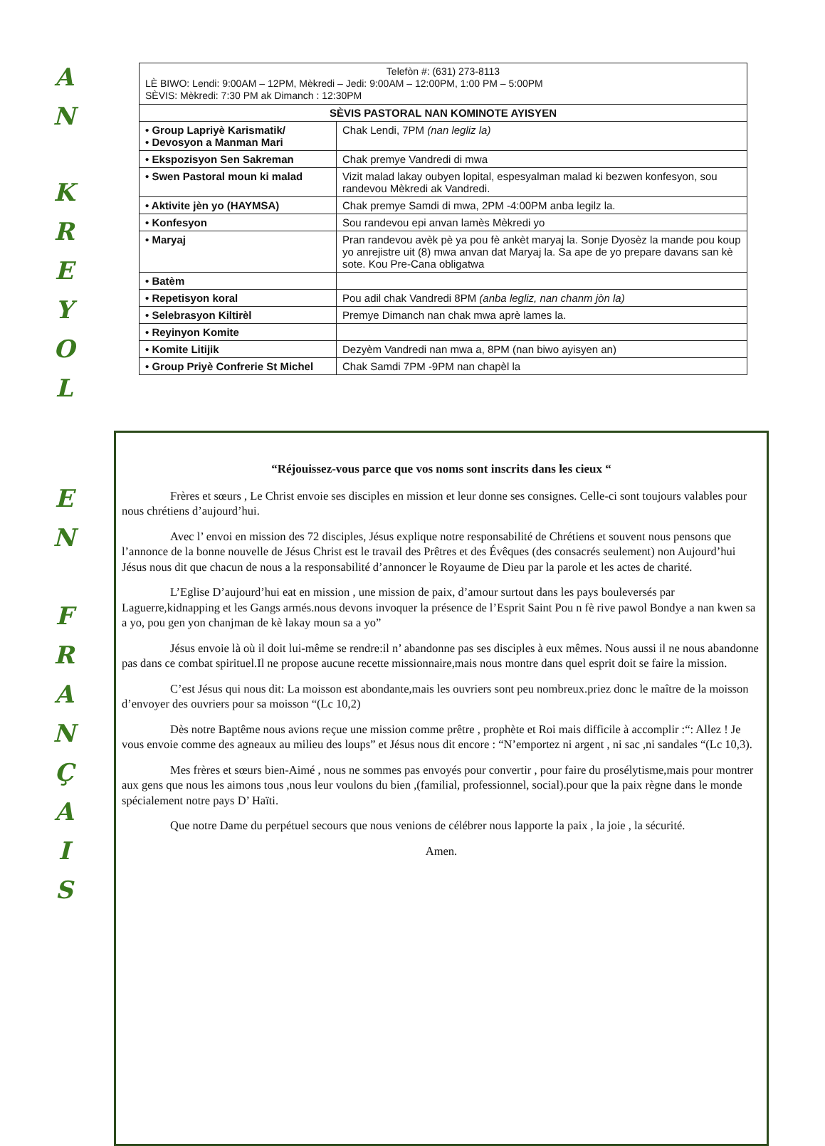A
N
K
R
E
Y
O
L
| Telefòn #: (631) 273-8113 LÈ BIWO: Lendi: 9:00AM – 12PM, Mèkredi – Jedi: 9:00AM – 12:00PM, 1:00 PM – 5:00PM SÈVIS: Mèkredi: 7:30 PM ak Dimanch : 12:30PM | |
| SÈVIS PASTORAL NAN KOMINOTE AYISYEN | |
| • Group Lapriyè Karismatik/ • Devosyon a Manman Mari | Chak Lendi, 7PM (nan legliz la) |
| • Ekspozisyon Sen Sakreman | Chak premye Vandredi di mwa |
| • Swen Pastoral moun ki malad | Vizit malad lakay oubyen lopital, espesyalman malad ki bezwen konfesyon, sou randevou Mèkredi ak Vandredi. |
| • Aktivite jèn yo (HAYMSA) | Chak premye Samdi di mwa, 2PM -4:00PM anba legilz la. |
| • Konfesyon | Sou randevou epi anvan lamès Mèkredi yo |
| • Maryaj | Pran randevou avèk pè ya pou fè ankèt maryaj la. Sonje Dyosèz la mande pou koup yo anrejistre uit (8) mwa anvan dat Maryaj la. Sa ape de yo prepare davans san kè sote. Kou Pre-Cana obligatwa |
| • Batèm | |
| • Repetisyon koral | Pou adil chak Vandredi 8PM (anba legliz, nan chanm jòn la) |
| • Selebrasyon Kiltirèl | Premye Dimanch nan chak mwa aprè lames la. |
| • Reyinyon Komite | |
| • Komite Litijik | Dezyèm Vandredi nan mwa a, 8PM (nan biwo ayisyen an) |
| • Group Priyè Confrerie St Michel | Chak Samdi 7PM -9PM nan chapèl la |
E
N
F
R
A
N
Ç
A
I
S
“Réjouissez-vous parce que vos noms sont inscrits dans les cieux “
Frères et sœurs , Le Christ envoie ses disciples en mission et leur donne ses consignes. Celle-ci sont toujours valables pour nous chrétiens d’aujourd’hui.
Avec l’ envoi en mission des 72 disciples, Jésus explique notre responsabilité de Chrétiens et souvent nous pensons que l’annonce de la bonne nouvelle de Jésus Christ est le travail des Prêtres et des Évêques (des consacrés seulement) non Aujourd’hui Jésus nous dit que chacun de nous a la responsabilité d’annoncer le Royaume de Dieu par la parole et les actes de charité.
L’Eglise D’aujourd’hui eat en mission , une mission de paix, d’amour surtout dans les pays bouleversés par Laguerre,kidnapping et les Gangs armés.nous devons invoquer la présence de l’Esprit Saint Pou n fè rive pawol Bondye a nan kwen sa a yo, pou gen yon chanjman de kè lakay moun sa a yo”
Jésus envoie là où il doit lui-même se rendre:il n’ abandonne pas ses disciples à eux mêmes. Nous aussi il ne nous abandonne pas dans ce combat spirituel.Il ne propose aucune recette missionnaire,mais nous montre dans quel esprit doit se faire la mission.
C’est Jésus qui nous dit: La moisson est abondante,mais les ouvriers sont peu nombreux.priez donc le maître de la moisson d’envoyer des ouvriers pour sa moisson “(Lc 10,2)
Dès notre Baptême nous avions reçue une mission comme prêtre , prophète et Roi mais difficile à accomplir :“: Allez ! Je vous envoie comme des agneaux au milieu des loups” et Jésus nous dit encore : “N’emportez ni argent , ni sac ,ni sandales “(Lc 10,3).
Mes frères et sœurs bien-Aimé , nous ne sommes pas envoyés pour convertir , pour faire du prosélytisme,mais pour montrer aux gens que nous les aimons tous ,nous leur voulons du bien ,(familial, professionnel, social).pour que la paix règne dans le monde spécialement notre pays D’ Haïti.
Que notre Dame du perpétuel secours que nous venions de célébrer nous lapporte la paix , la joie , la sécurité.
Amen.